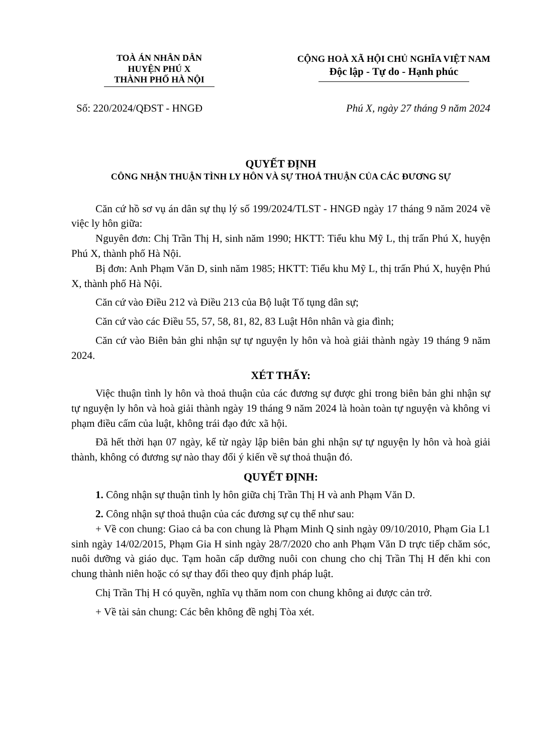TOÀ ÁN NHÂN DÂN
HUYỆN PHÚ X
THÀNH PHỐ HÀ NỘI
CỘNG HOÀ XÃ HỘI CHỦ NGHĨA VIỆT NAM
Độc lập - Tự do - Hạnh phúc
Số: 220/2024/QĐST - HNGĐ Phú X, ngày 27 tháng 9 năm 2024
QUYẾT ĐỊNH
CÔNG NHẬN THUẬN TÌNH LY HÔN VÀ SỰ THOẢ THUẬN CỦA CÁC ĐƯƠNG SỰ
Căn cứ hồ sơ vụ án dân sự thụ lý số 199/2024/TLST - HNGĐ ngày 17 tháng 9 năm 2024 về việc ly hôn giữa:
Nguyên đơn: Chị Trần Thị H, sinh năm 1990; HKTT: Tiểu khu Mỹ L, thị trấn Phú X, huyện Phú X, thành phố Hà Nội.
Bị đơn: Anh Phạm Văn D, sinh năm 1985; HKTT: Tiểu khu Mỹ L, thị trấn Phú X, huyện Phú X, thành phố Hà Nội.
Căn cứ vào Điều 212 và Điều 213 của Bộ luật Tố tụng dân sự;
Căn cứ vào các Điều 55, 57, 58, 81, 82, 83 Luật Hôn nhân và gia đình;
Căn cứ vào Biên bản ghi nhận sự tự nguyện ly hôn và hoà giải thành ngày 19 tháng 9 năm 2024.
XÉT THẤY:
Việc thuận tình ly hôn và thoả thuận của các đương sự được ghi trong biên bản ghi nhận sự tự nguyện ly hôn và hoà giải thành ngày 19 tháng 9 năm 2024 là hoàn toàn tự nguyện và không vi phạm điều cấm của luật, không trái đạo đức xã hội.
Đã hết thời hạn 07 ngày, kể từ ngày lập biên bản ghi nhận sự tự nguyện ly hôn và hoà giải thành, không có đương sự nào thay đổi ý kiến về sự thoả thuận đó.
QUYẾT ĐỊNH:
1. Công nhận sự thuận tình ly hôn giữa chị Trần Thị H và anh Phạm Văn D.
2. Công nhận sự thoả thuận của các đương sự cụ thể như sau:
+ Về con chung: Giao cả ba con chung là Phạm Minh Q sinh ngày 09/10/2010, Phạm Gia L1 sinh ngày 14/02/2015, Phạm Gia H sinh ngày 28/7/2020 cho anh Phạm Văn D trực tiếp chăm sóc, nuôi dưỡng và giáo dục. Tạm hoãn cấp dưỡng nuôi con chung cho chị Trần Thị H đến khi con chung thành niên hoặc có sự thay đổi theo quy định pháp luật.
Chị Trần Thị H có quyền, nghĩa vụ thăm nom con chung không ai được cản trở.
+ Về tài sản chung: Các bên không đề nghị Tòa xét.